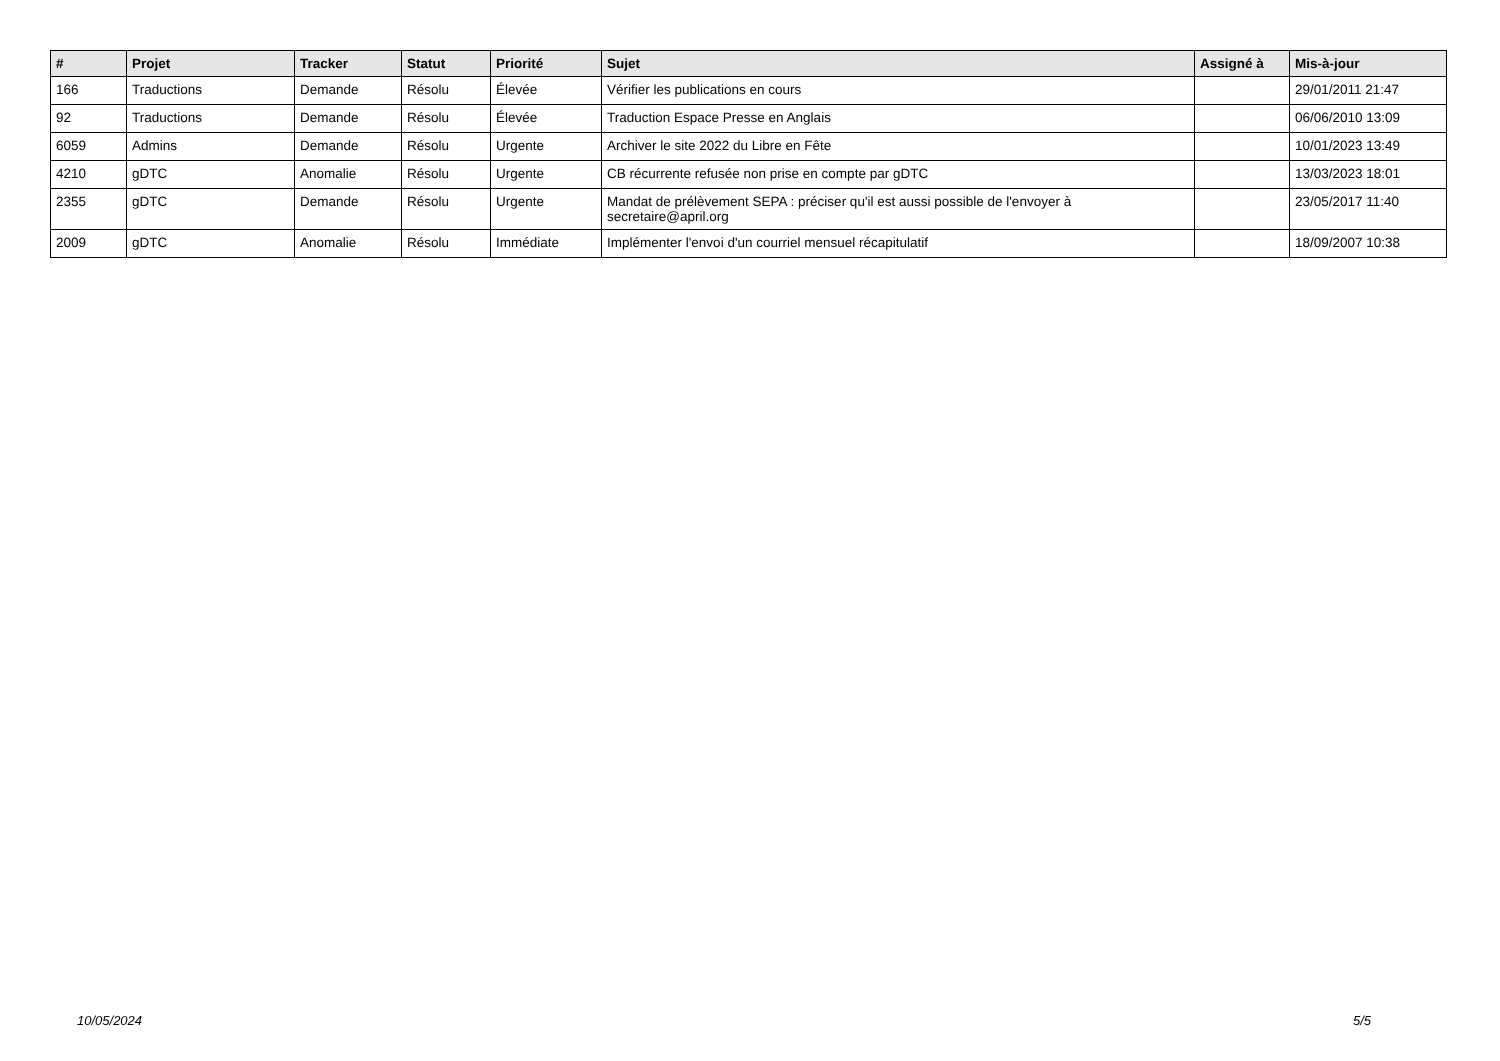| # | Projet | Tracker | Statut | Priorité | Sujet | Assigné à | Mis-à-jour |
| --- | --- | --- | --- | --- | --- | --- | --- |
| 166 | Traductions | Demande | Résolu | Élevée | Vérifier les publications en cours | | 29/01/2011 21:47 |
| 92 | Traductions | Demande | Résolu | Élevée | Traduction Espace Presse en Anglais | | 06/06/2010 13:09 |
| 6059 | Admins | Demande | Résolu | Urgente | Archiver le site 2022 du Libre en Fête | | 10/01/2023 13:49 |
| 4210 | gDTC | Anomalie | Résolu | Urgente | CB récurrente refusée non prise en compte par gDTC | | 13/03/2023 18:01 |
| 2355 | gDTC | Demande | Résolu | Urgente | Mandat de prélèvement SEPA : préciser qu'il est aussi possible de l'envoyer à secretaire@april.org | | 23/05/2017 11:40 |
| 2009 | gDTC | Anomalie | Résolu | Immédiate | Implémenter l'envoi d'un courriel mensuel récapitulatif | | 18/09/2007 10:38 |
10/05/2024 5/5